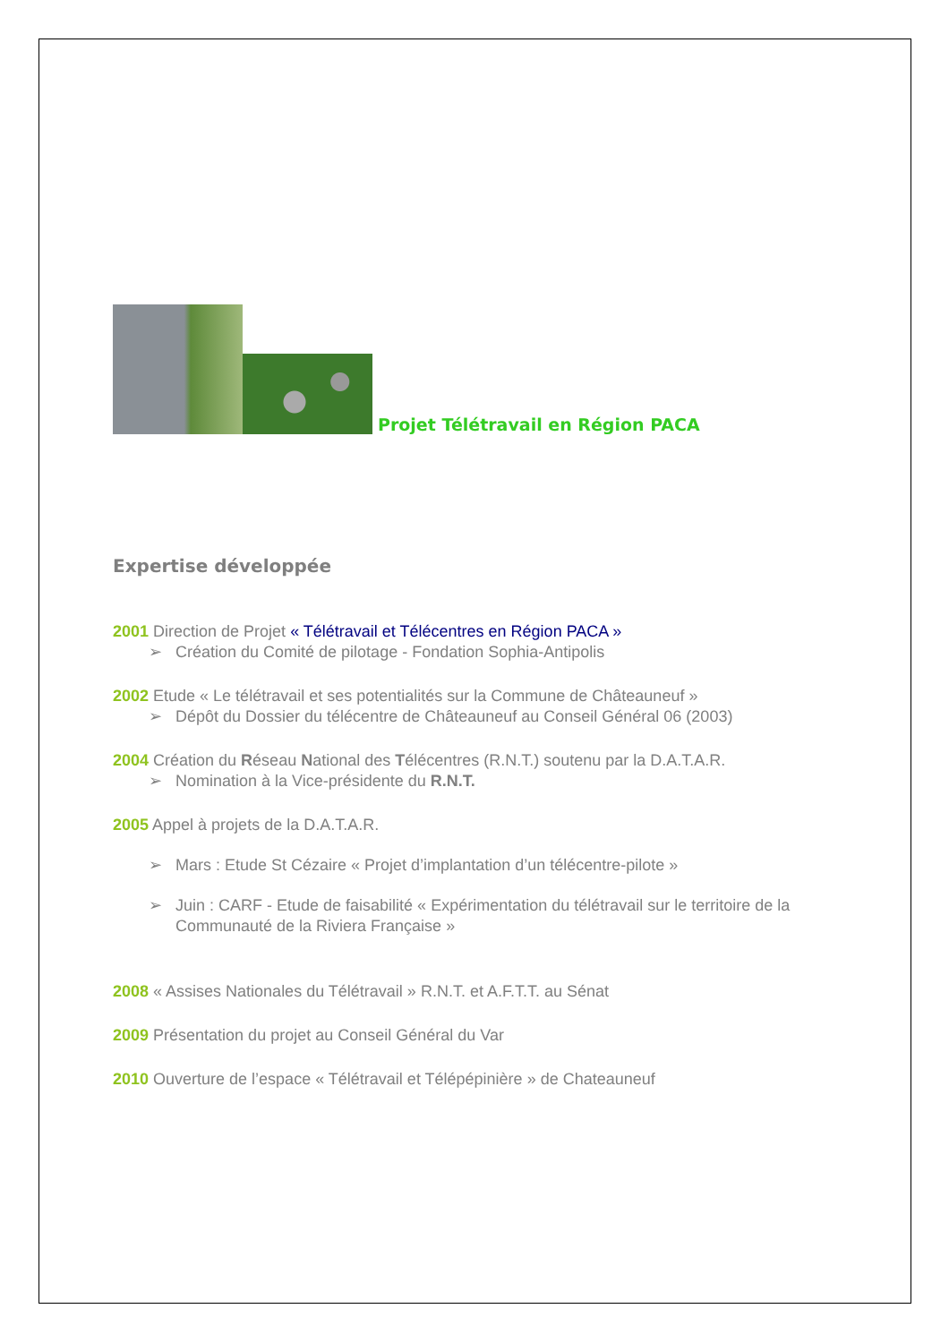Projet Télétravail en Région PACA
Expertise développée
2001 Direction de Projet « Télétravail et Télécentres en Région PACA »
➢ Création du Comité de pilotage - Fondation Sophia-Antipolis
2002 Etude « Le télétravail et ses potentialités sur la Commune de Châteauneuf »
➢ Dépôt du Dossier du télécentre de Châteauneuf au Conseil Général 06 (2003)
2004 Création du Réseau National des Télécentres (R.N.T.) soutenu par la D.A.T.A.R.
➢ Nomination à la Vice-présidente du R.N.T.
2005 Appel à projets de la D.A.T.A.R.
➢ Mars : Etude St Cézaire « Projet d’implantation d’un télécentre-pilote »
➢ Juin : CARF - Etude de faisabilité « Expérimentation du télétravail sur le territoire de la Communauté de la Riviera Française »
2008 « Assises Nationales du Télétravail » R.N.T. et A.F.T.T. au Sénat
2009 Présentation du projet au Conseil Général du Var
2010 Ouverture de l’espace « Télétravail et Télépépinière » de Chateauneuf